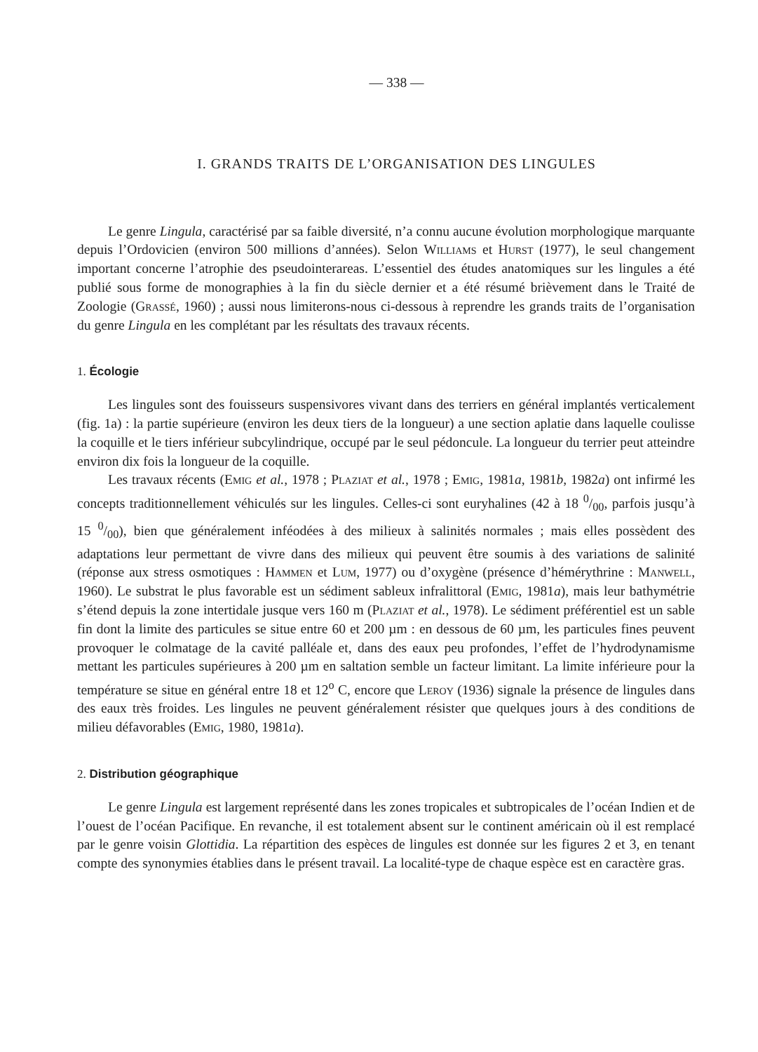— 338 —
I. GRANDS TRAITS DE L’ORGANISATION DES LINGULES
Le genre Lingula, caractérisé par sa faible diversité, n’a connu aucune évolution morphologique marquante depuis l’Ordovicien (environ 500 millions d’années). Selon Williams et Hurst (1977), le seul changement important concerne l’atrophie des pseudointerareas. L’essentiel des études anatomiques sur les lingules a été publié sous forme de monographies à la fin du siècle dernier et a été résumé brièvement dans le Traité de Zoologie (Grassé, 1960) ; aussi nous limiterons-nous ci-dessous à reprendre les grands traits de l’organisation du genre Lingula en les complétant par les résultats des travaux récents.
1. Écologie
Les lingules sont des fouisseurs suspensivores vivant dans des terriers en général implantés verticalement (fig. 1a) : la partie supérieure (environ les deux tiers de la longueur) a une section aplatie dans laquelle coulisse la coquille et le tiers inférieur subcylindrique, occupé par le seul pédoncule. La longueur du terrier peut atteindre environ dix fois la longueur de la coquille.
Les travaux récents (Emig et al., 1978 ; Plaziat et al., 1978 ; Emig, 1981a, 1981b, 1982a) ont infirmé les concepts traditionnellement véhiculés sur les lingules. Celles-ci sont euryhalines (42 à 18 0/00, parfois jusqu’à 15 0/00), bien que généralement inféodées à des milieux à salinités normales ; mais elles possèdent des adaptations leur permettant de vivre dans des milieux qui peuvent être soumis à des variations de salinité (réponse aux stress osmotiques : Hammen et Lum, 1977) ou d’oxygène (présence d’hémérythrine : Manwell, 1960). Le substrat le plus favorable est un sédiment sableux infralittoral (Emig, 1981a), mais leur bathymétrie s’étend depuis la zone intertidale jusque vers 160 m (Plaziat et al., 1978). Le sédiment préférentiel est un sable fin dont la limite des particules se situe entre 60 et 200 µm : en dessous de 60 µm, les particules fines peuvent provoquer le colmatage de la cavité palléale et, dans des eaux peu profondes, l’effet de l’hydrodynamisme mettant les particules supérieures à 200 µm en saltation semble un facteur limitant. La limite inférieure pour la température se situe en général entre 18 et 12<sup>o</sup> C, encore que Leroy (1936) signale la présence de lingules dans des eaux très froides. Les lingules ne peuvent généralement résister que quelques jours à des conditions de milieu défavorables (Emig, 1980, 1981a).
2. Distribution géographique
Le genre Lingula est largement représenté dans les zones tropicales et subtropicales de l’océan Indien et de l’ouest de l’océan Pacifique. En revanche, il est totalement absent sur le continent américain où il est remplacé par le genre voisin Glottidia. La répartition des espèces de lingules est donnée sur les figures 2 et 3, en tenant compte des synonymies établies dans le présent travail. La localité-type de chaque espèce est en caractère gras.